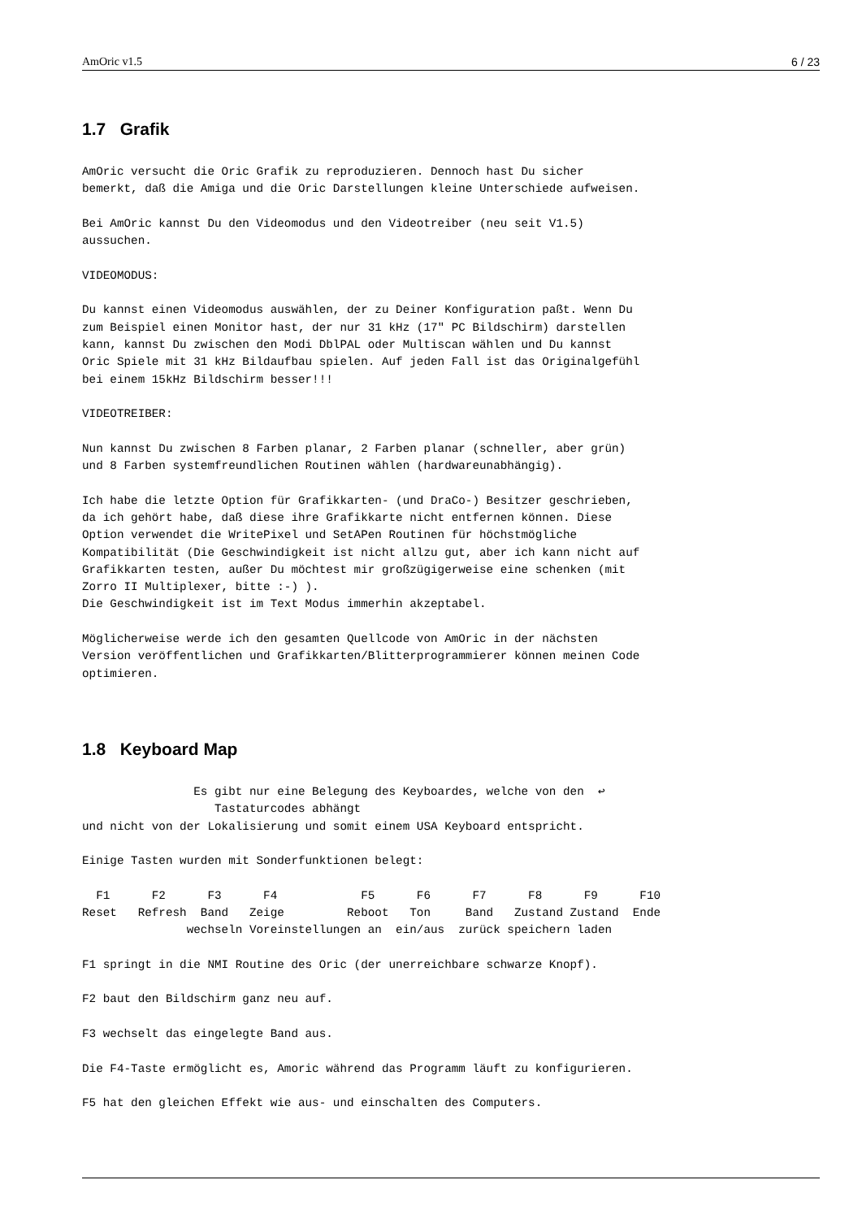AmOric v1.5 6 / 23
1.7 Grafik
AmOric versucht die Oric Grafik zu reproduzieren. Dennoch hast Du sicher
bemerkt, daß die Amiga und die Oric Darstellungen kleine Unterschiede aufweisen.

Bei AmOric kannst Du den Videomodus und den Videotreiber (neu seit V1.5)
aussuchen.

VIDEOMODUS:

Du kannst einen Videomodus auswählen, der zu Deiner Konfiguration paßt. Wenn Du
zum Beispiel einen Monitor hast, der nur 31 kHz (17" PC Bildschirm) darstellen
kann, kannst Du zwischen den Modi DblPAL oder Multiscan wählen und Du kannst
Oric Spiele mit 31 kHz Bildaufbau spielen. Auf jeden Fall ist das Originalgefühl
bei einem 15kHz Bildschirm besser!!!

VIDEOTREIBER:

Nun kannst Du zwischen 8 Farben planar, 2 Farben planar (schneller, aber grün)
und 8 Farben systemfreundlichen Routinen wählen (hardwareunabhängig).

Ich habe die letzte Option für Grafikkarten- (und DraCo-) Besitzer geschrieben,
da ich gehört habe, daß diese ihre Grafikkarte nicht entfernen können. Diese
Option verwendet die WritePixel und SetAPen Routinen für höchstmögliche
Kompatibilität (Die Geschwindigkeit ist nicht allzu gut, aber ich kann nicht auf
Grafikkarten testen, außer Du möchtest mir großzügigerweise eine schenken (mit
Zorro II Multiplexer, bitte :-) ).
Die Geschwindigkeit ist im Text Modus immerhin akzeptabel.

Möglicherweise werde ich den gesamten Quellcode von AmOric in der nächsten
Version veröffentlichen und Grafikkarten/Blitterprogrammierer können meinen Code
optimieren.
1.8 Keyboard Map
                Es gibt nur eine Belegung des Keyboardes, welche von den  ↩
                   Tastaturcodes abhängt
und nicht von der Lokalisierung und somit einem USA Keyboard entspricht.

Einige Tasten wurden mit Sonderfunktionen belegt:

  F1      F2      F3      F4            F5      F6      F7      F8      F9      F10
Reset   Refresh  Band   Zeige         Reboot   Ton     Band   Zustand Zustand  Ende
               wechseln Voreinstellungen an  ein/aus  zurück speichern laden

F1 springt in die NMI Routine des Oric (der unerreichbare schwarze Knopf).

F2 baut den Bildschirm ganz neu auf.

F3 wechselt das eingelegte Band aus.

Die F4-Taste ermöglicht es, Amoric während das Programm läuft zu konfigurieren.

F5 hat den gleichen Effekt wie aus- und einschalten des Computers.